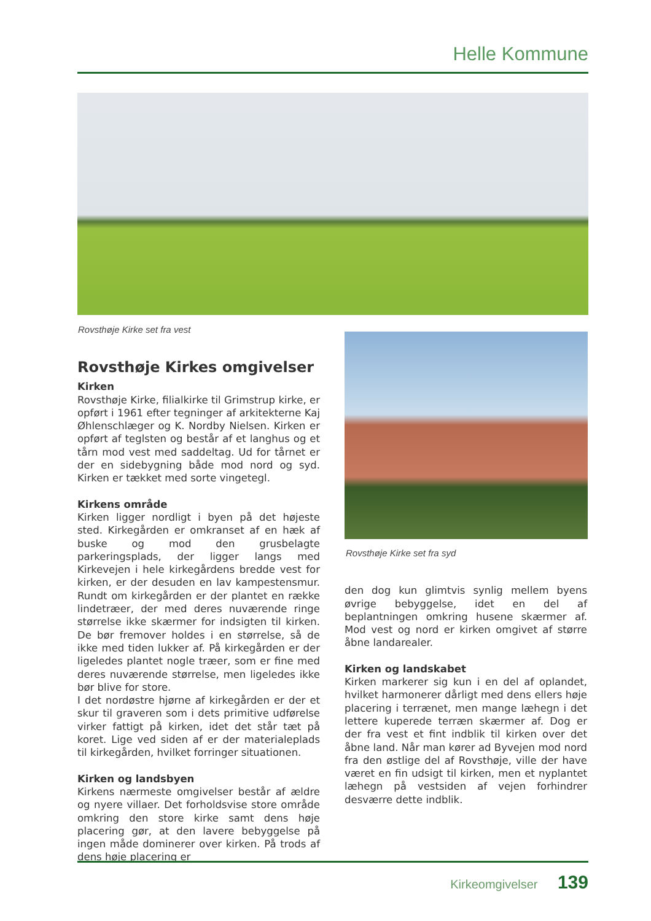Helle Kommune
Rovsthøje Kirke set fra vest
Rovsthøje Kirkes omgivelser
Kirken
Rovsthøje Kirke, filialkirke til Grimstrup kirke, er opført i 1961 efter tegninger af arkitekterne Kaj Øhlenschlæger og K. Nordby Nielsen. Kirken er opført af teglsten og består af et langhus og et tårn mod vest med saddeltag. Ud for tårnet er der en sidebygning både mod nord og syd. Kirken er tækket med sorte vingetegl.
Kirkens område
Kirken ligger nordligt i byen på det højeste sted. Kirkegården er omkranset af en hæk af buske og mod den grusbelagte parkeringsplads, der ligger langs med Kirkevejen i hele kirkegårdens bredde vest for kirken, er der desuden en lav kampestensmur. Rundt om kirkegården er der plantet en række lindetræer, der med deres nuværende ringe størrelse ikke skærmer for indsigten til kirken. De bør fremover holdes i en størrelse, så de ikke med tiden lukker af. På kirkegården er der ligeledes plantet nogle træer, som er fine med deres nuværende størrelse, men ligeledes ikke bør blive for store.
I det nordøstre hjørne af kirkegården er der et skur til graveren som i dets primitive udførelse virker fattigt på kirken, idet det står tæt på koret. Lige ved siden af er der materialeplads til kirkegården, hvilket forringer situationen.
Kirken og landsbyen
Kirkens nærmeste omgivelser består af ældre og nyere villaer. Det forholdsvise store område omkring den store kirke samt dens høje placering gør, at den lavere bebyggelse på ingen måde dominerer over kirken. På trods af dens høje placering er
Rovsthøje Kirke set fra syd
den dog kun glimtvis synlig mellem byens øvrige bebyggelse, idet en del af beplantningen omkring husene skærmer af. Mod vest og nord er kirken omgivet af større åbne landarealer.
Kirken og landskabet
Kirken markerer sig kun i en del af oplandet, hvilket harmonerer dårligt med dens ellers høje placering i terrænet, men mange læhegn i det lettere kuperede terræn skærmer af. Dog er der fra vest et fint indblik til kirken over det åbne land. Når man kører ad Byvejen mod nord fra den østlige del af Rovsthøje, ville der have været en fin udsigt til kirken, men et nyplantet læhegn på vestsiden af vejen forhindrer desværre dette indblik.
Kirkeomgivelser 139